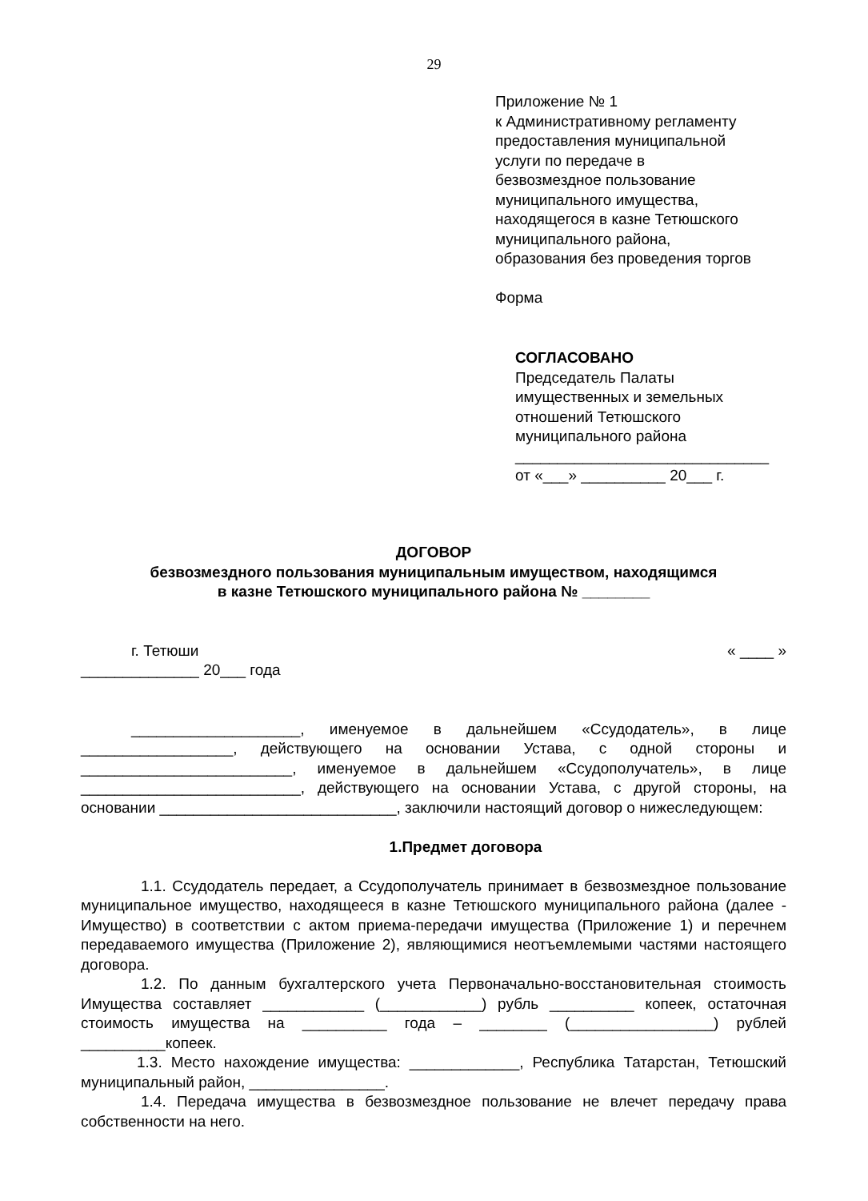29
Приложение № 1
к Административному регламенту
предоставления муниципальной
услуги по передаче в
безвозмездное пользование
муниципального имущества,
находящегося в казне Тетюшского
муниципального района,
образования без проведения торгов
Форма
СОГЛАСОВАНО
Председатель Палаты
имущественных и земельных
отношений Тетюшского
муниципального района
______________________________
от «___» __________ 20___ г.
ДОГОВОР
безвозмездного пользования муниципальным имуществом, находящимся
в казне Тетюшского муниципального района № ________
г. Тетюши « ____ »
______________ 20___ года
____________________, именуемое в дальнейшем «Ссудодатель», в лице __________________, действующего на основании Устава, с одной стороны и _________________________, именуемое в дальнейшем «Ссудополучатель», в лице __________________________, действующего на основании Устава, с другой стороны, на основании ____________________________, заключили настоящий договор о нижеследующем:
1.Предмет договора
1.1. Ссудодатель передает, а Ссудополучатель принимает в безвозмездное пользование муниципальное имущество, находящееся в казне Тетюшского муниципального района (далее - Имущество) в соответствии с актом приема-передачи имущества (Приложение 1) и перечнем передаваемого имущества (Приложение 2), являющимися неотъемлемыми частями настоящего договора.
1.2. По данным бухгалтерского учета Первоначально-восстановительная стоимость Имущества составляет ____________ (____________) рубль __________ копеек, остаточная стоимость имущества на __________ года – ________ (_________________) рублей __________копеек.
1.3. Место нахождение имущества: _____________, Республика Татарстан, Тетюшский муниципальный район, ________________.
1.4. Передача имущества в безвозмездное пользование не влечет передачу права собственности на него.